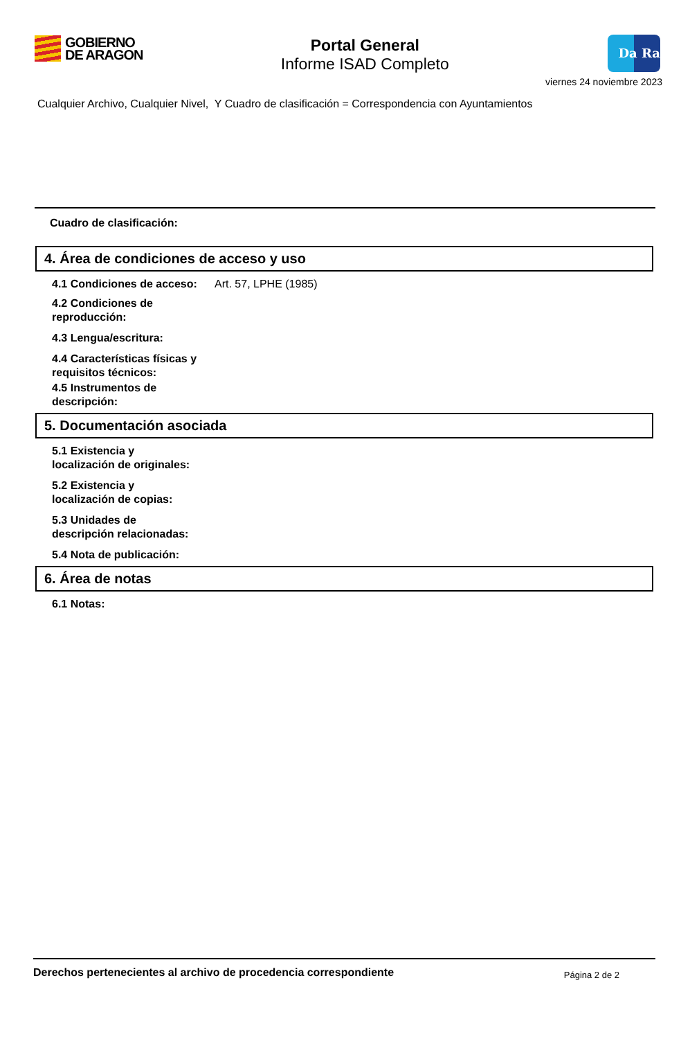GOBIERNO
DE ARAGON
Portal General
Informe ISAD Completo
Da Ra
viernes 24 noviembre 2023
Cualquier Archivo, Cualquier Nivel, Y Cuadro de clasificación = Correspondencia con Ayuntamientos
Cuadro de clasificación:
4. Área de condiciones de acceso y uso
4.1 Condiciones de acceso: Art. 57, LPHE (1985)
4.2 Condiciones de
reproducción:
4.3 Lengua/escritura:
4.4 Características físicas y requisitos técnicos:
4.5 Instrumentos de
descripción:
5. Documentación asociada
5.1 Existencia y
localización de originales:
5.2 Existencia y
localización de copias:
5.3 Unidades de
descripción relacionadas:
5.4 Nota de publicación:
6. Área de notas
6.1 Notas:
Derechos pertenecientes al archivo de procedencia correspondiente Página 2 de 2